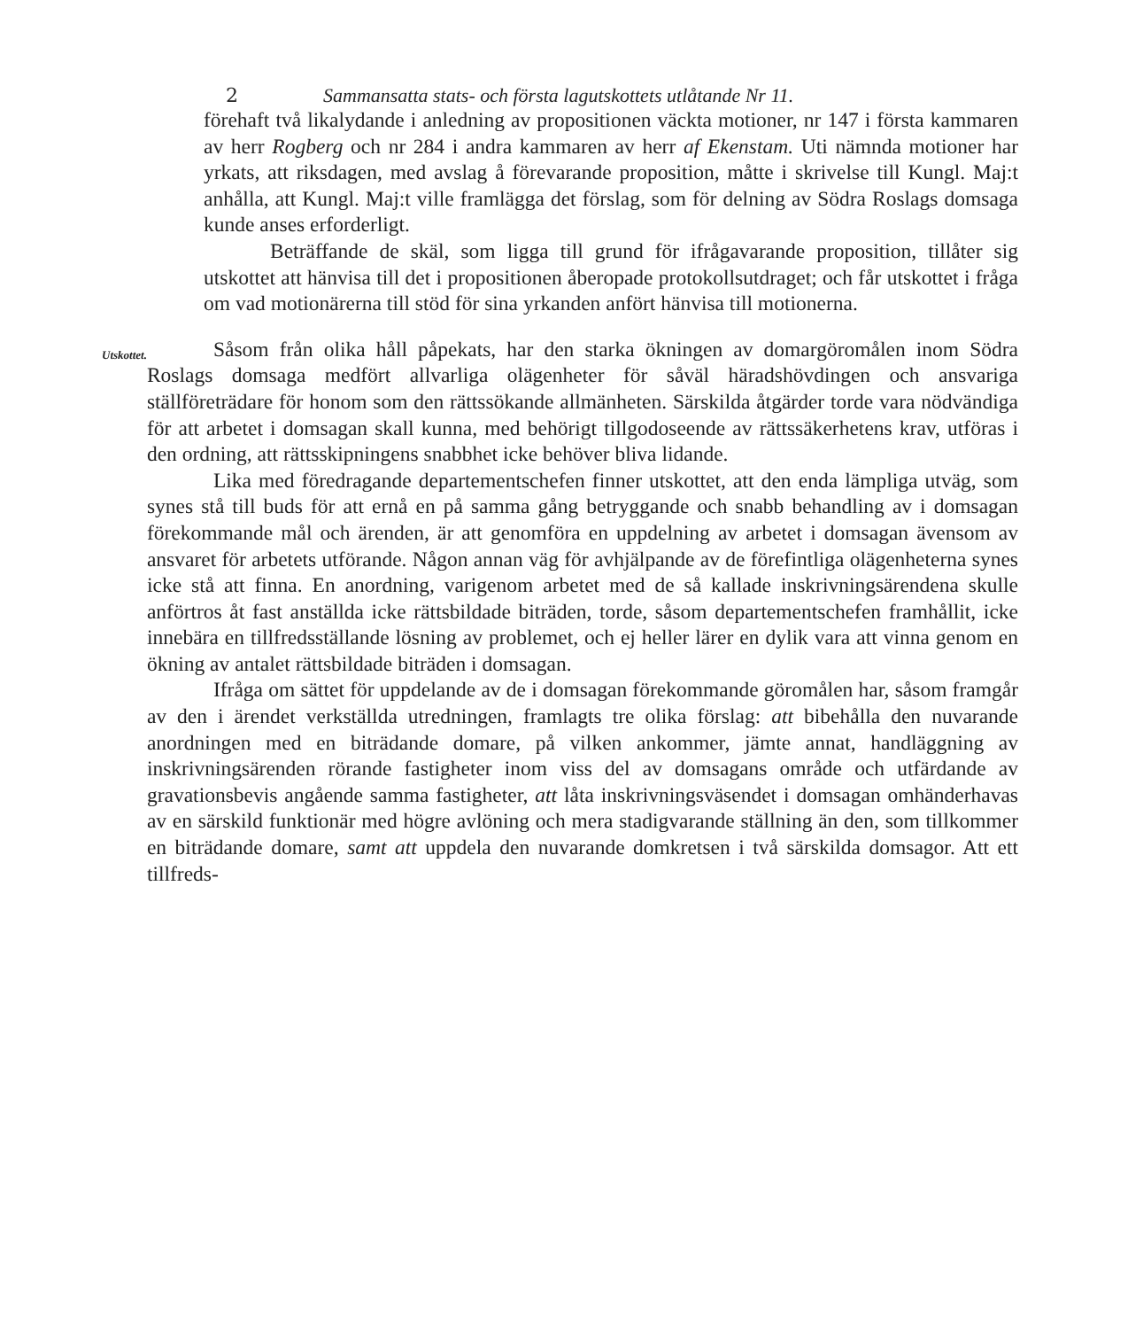2 Sammansatta stats- och första lagutskottets utlåtande Nr 11.
förehaft två likalydande i anledning av propositionen väckta motioner, nr 147 i första kammaren av herr Rogberg och nr 284 i andra kammaren av herr af Ekenstam. Uti nämnda motioner har yrkats, att riksdagen, med avslag å förevarande proposition, måtte i skrivelse till Kungl. Maj:t anhålla, att Kungl. Maj:t ville framlägga det förslag, som för delning av Södra Roslags domsaga kunde anses erforderligt.
Beträffande de skäl, som ligga till grund för ifrågavarande proposition, tillåter sig utskottet att hänvisa till det i propositionen åberopade protokollsutdraget; och får utskottet i fråga om vad motionärerna till stöd för sina yrkanden anfört hänvisa till motionerna.
Utskottet.
Såsom från olika håll påpekats, har den starka ökningen av domargöromålen inom Södra Roslags domsaga medfört allvarliga olägenheter för såväl häradshövdingen och ansvariga ställföreträdare för honom som den rättssökande allmänheten. Särskilda åtgärder torde vara nödvändiga för att arbetet i domsagan skall kunna, med behörigt tillgodoseende av rättssäkerhetens krav, utföras i den ordning, att rättsskipningens snabbhet icke behöver bliva lidande.
Lika med föredragande departementschefen finner utskottet, att den enda lämpliga utväg, som synes stå till buds för att ernå en på samma gång betryggande och snabb behandling av i domsagan förekommande mål och ärenden, är att genomföra en uppdelning av arbetet i domsagan ävensom av ansvaret för arbetets utförande. Någon annan väg för avhjälpande av de förefintliga olägenheterna synes icke stå att finna. En anordning, varigenom arbetet med de så kallade inskrivningsärendena skulle anförtros åt fast anställda icke rättsbildade biträden, torde, såsom departementschefen framhållit, icke innebära en tillfredsställande lösning av problemet, och ej heller lärer en dylik vara att vinna genom en ökning av antalet rättsbildade biträden i domsagan.
Ifråga om sättet för uppdelande av de i domsagan förekommande göromålen har, såsom framgår av den i ärendet verkställda utredningen, framlagts tre olika förslag: att bibehålla den nuvarande anordningen med en biträdande domare, på vilken ankommer, jämte annat, handläggning av inskrivningsärenden rörande fastigheter inom viss del av domsagans område och utfärdande av gravationsbevis angående samma fastigheter, att låta inskrivningsväsendet i domsagan omhänderhavas av en särskild funktionär med högre avlöning och mera stadigvarande ställning än den, som tillkommer en biträdande domare, samt att uppdela den nuvarande domkretsen i två särskilda domsagor. Att ett tillfreds-